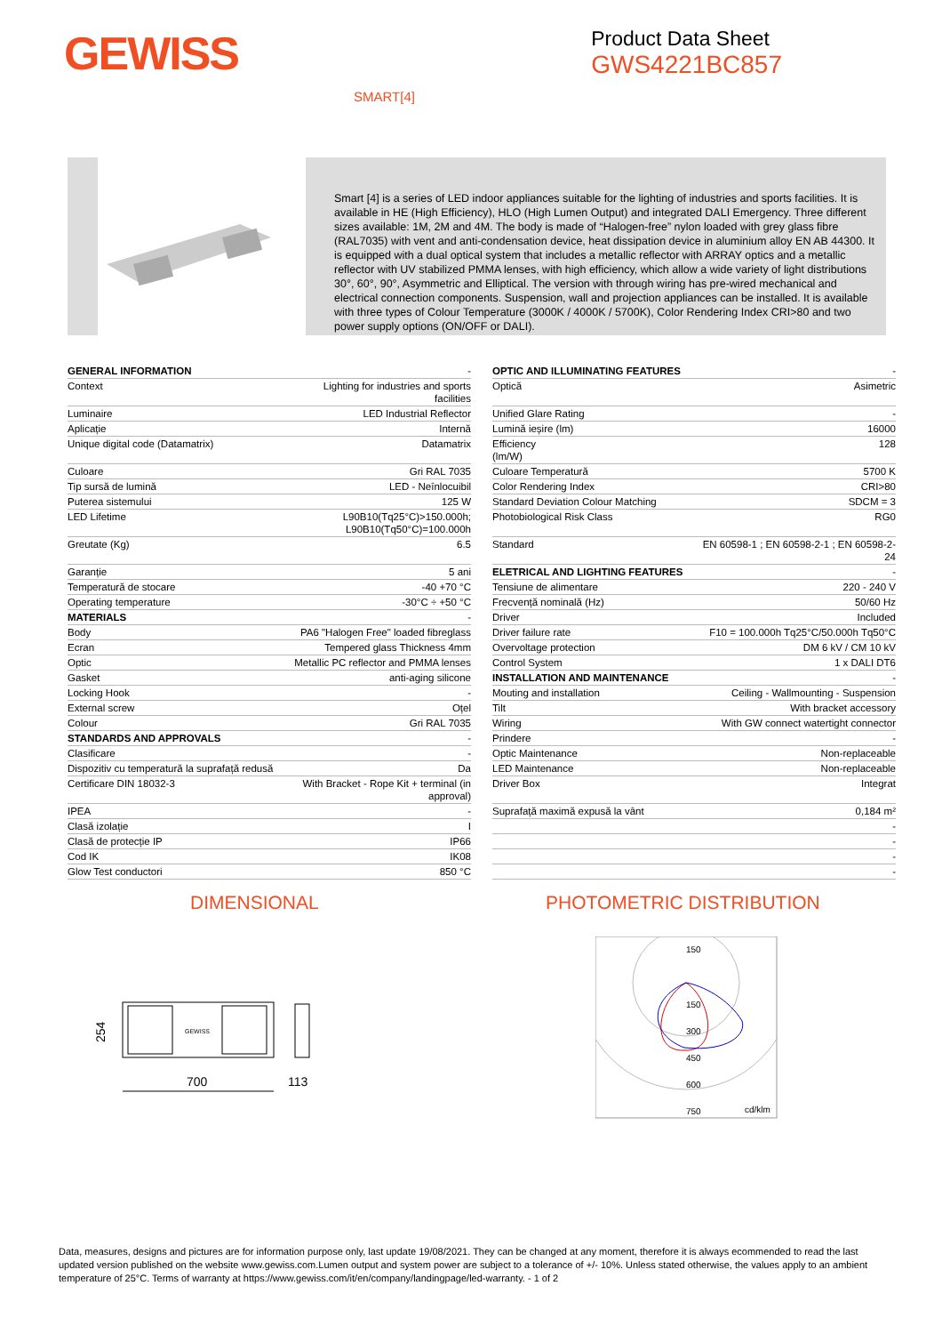GEWISS
Product Data Sheet
GWS4221BC857
SMART[4]
Smart [4] is a series of LED indoor appliances suitable for the lighting of industries and sports facilities. It is available in HE (High Efficiency), HLO (High Lumen Output) and integrated DALI Emergency. Three different sizes available: 1M, 2M and 4M. The body is made of “Halogen-free” nylon loaded with grey glass fibre (RAL7035) with vent and anti-condensation device, heat dissipation device in aluminium alloy EN AB 44300. It is equipped with a dual optical system that includes a metallic reflector with ARRAY optics and a metallic reflector with UV stabilized PMMA lenses, with high efficiency, which allow a wide variety of light distributions 30°, 60°, 90°, Asymmetric and Elliptical. The version with through wiring has pre-wired mechanical and electrical connection components. Suspension, wall and projection appliances can be installed. It is available with three types of Colour Temperature (3000K / 4000K / 5700K), Color Rendering Index CRI>80 and two power supply options (ON/OFF or DALI).
| GENERAL INFORMATION | - |
| Context | Lighting for industries and sports facilities |
| Luminaire | LED Industrial Reflector |
| Aplicație | Internă |
| Unique digital code (Datamatrix) | Datamatrix |
| Culoare | Gri RAL 7035 |
| Tip sursă de lumină | LED - Neînlocuibil |
| Puterea sistemului | 125 W |
| LED Lifetime | L90B10(Tq25°C)>150.000h; L90B10(Tq50°C)=100.000h |
| Greutate (Kg) | 6.5 |
| Garanție | 5 ani |
| Temperatură de stocare | -40 +70 °C |
| Operating temperature | -30°C ÷ +50 °C |
| MATERIALS | - |
| Body | PA6 "Halogen Free" loaded fibreglass |
| Ecran | Tempered glass Thickness 4mm |
| Optic | Metallic PC reflector and PMMA lenses |
| Gasket | anti-aging silicone |
| Locking Hook | - |
| External screw | Oțel |
| Colour | Gri RAL 7035 |
| STANDARDS AND APPROVALS | - |
| Clasificare | - |
| Dispozitiv cu temperatură la suprafață redusă | Da |
| Certificare DIN 18032-3 | With Bracket - Rope Kit + terminal (in approval) |
| IPEA | - |
| Clasă izolație | I |
| Clasă de protecție IP | IP66 |
| Cod IK | IK08 |
| Glow Test conductori | 850 °C |
| OPTIC AND ILLUMINATING FEATURES | - |
| Optică | Asimetric |
| Unified Glare Rating | - |
| Lumină ieșire (lm) | 16000 |
| Efficiency (lm/W) | 128 |
| Culoare Temperatură | 5700 K |
| Color Rendering Index | CRI>80 |
| Standard Deviation Colour Matching | SDCM = 3 |
| Photobiological Risk Class | RG0 |
| Standard | EN 60598-1 ; EN 60598-2-1 ; EN 60598-2- 24 |
| ELETRICAL AND LIGHTING FEATURES | - |
| Tensiune de alimentare | 220 - 240 V |
| Frecvență nominală (Hz) | 50/60 Hz |
| Driver | Included |
| Driver failure rate | F10 = 100.000h Tq25°C/50.000h Tq50°C |
| Overvoltage protection | DM 6 kV / CM 10 kV |
| Control System | 1 x DALI DT6 |
| INSTALLATION AND MAINTENANCE | - |
| Mouting and installation | Ceiling - Wallmounting - Suspension |
| Tilt | With bracket accessory |
| Wiring | With GW connect watertight connector |
| Prindere | - |
| Optic Maintenance | Non-replaceable |
| LED Maintenance | Non-replaceable |
| Driver Box | Integrat |
| Suprafață maximă expusă la vânt | 0,184 m² |
| | - |
| | - |
| | - |
| | - |
DIMENSIONAL PHOTOMETRIC DISTRIBUTION
254
GEWISS
700
113
150
150
300
450
600
750
cd/klm
Data, measures, designs and pictures are for information purpose only, last update 19/08/2021. They can be changed at any moment, therefore it is always ecommended to read the last updated version published on the website www.gewiss.com.Lumen output and system power are subject to a tolerance of +/- 10%. Unless stated otherwise, the values apply to an ambient temperature of 25°C. Terms of warranty at https://www.gewiss.com/it/en/company/landingpage/led-warranty. - 1 of 2